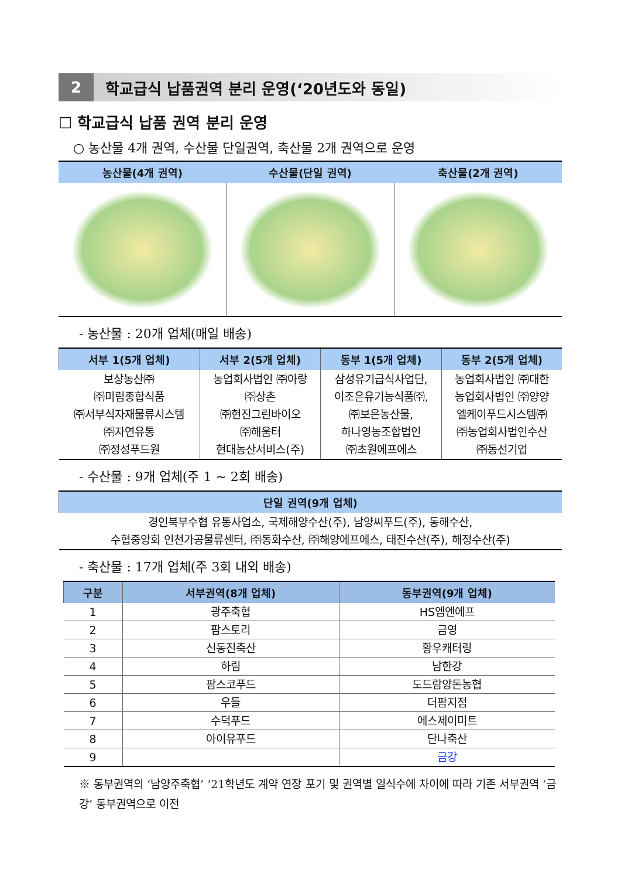2 학교급식 납품권역 분리 운영(‘20년도와 동일)
☐ 학교급식 납품 권역 분리 운영
○ 농산물 4개 권역, 수산물 단일권역, 축산물 2개 권역으로 운영
| 농산물(4개 권역) | 수산물(단일 권역) | 축산물(2개 권역) |
| --- | --- | --- |
- 농산물 : 20개 업체(매일 배송)
| 서부 1(5개 업체) | 서부 2(5개 업체) | 동부 1(5개 업체) | 동부 2(5개 업체) |
| --- | --- | --- | --- |
| 보상농산㈜ ㈜미림종합식품 ㈜서부식자재물류시스템 ㈜자연유통 ㈜정성푸드원 | 농업회사법인 ㈜아랑 ㈜상촌 ㈜현진그린바이오 ㈜해움터 현대농산서비스(주) | 삼성유기급식사업단, 이조은유기농식품㈜, ㈜보은농산물, 하나영농조합법인 ㈜초원에프에스 | 농업회사법인 ㈜대한 농업회사법인 ㈜양양 엘케이푸드시스템㈜ ㈜농업회사법인수산 ㈜동선기업 |
- 수산물 : 9개 업체(주 1 ~ 2회 배송)
| 단일 권역(9개 업체) |
| --- |
| 경인북부수협 유통사업소, 국제해양수산(주), 남양씨푸드(주), 동해수산, 수협중앙회 인천가공물류센터, ㈜동화수산, ㈜해양에프에스, 태진수산(주), 해정수산(주) |
- 축산물 : 17개 업체(주 3회 내외 배송)
| 구분 | 서부권역(8개 업체) | 동부권역(9개 업체) |
| --- | --- | --- |
| 1 | 광주축협 | HS엠엔에프 |
| 2 | 팜스토리 | 금영 |
| 3 | 신동진축산 | 황우캐터링 |
| 4 | 하림 | 남한강 |
| 5 | 팜스코푸드 | 도드람양돈농협 |
| 6 | 우들 | 더팜지점 |
| 7 | 수덕푸드 | 에스제이미트 |
| 8 | 아이유푸드 | 단나축산 |
| 9 | | 금강 |
※ 동부권역의 ‘남양주축협’ ‘21학년도 계약 연장 포기 및 권역별 일식수에 차이에 따라 기존 서부권역 ‘금강’ 동부권역으로 이전